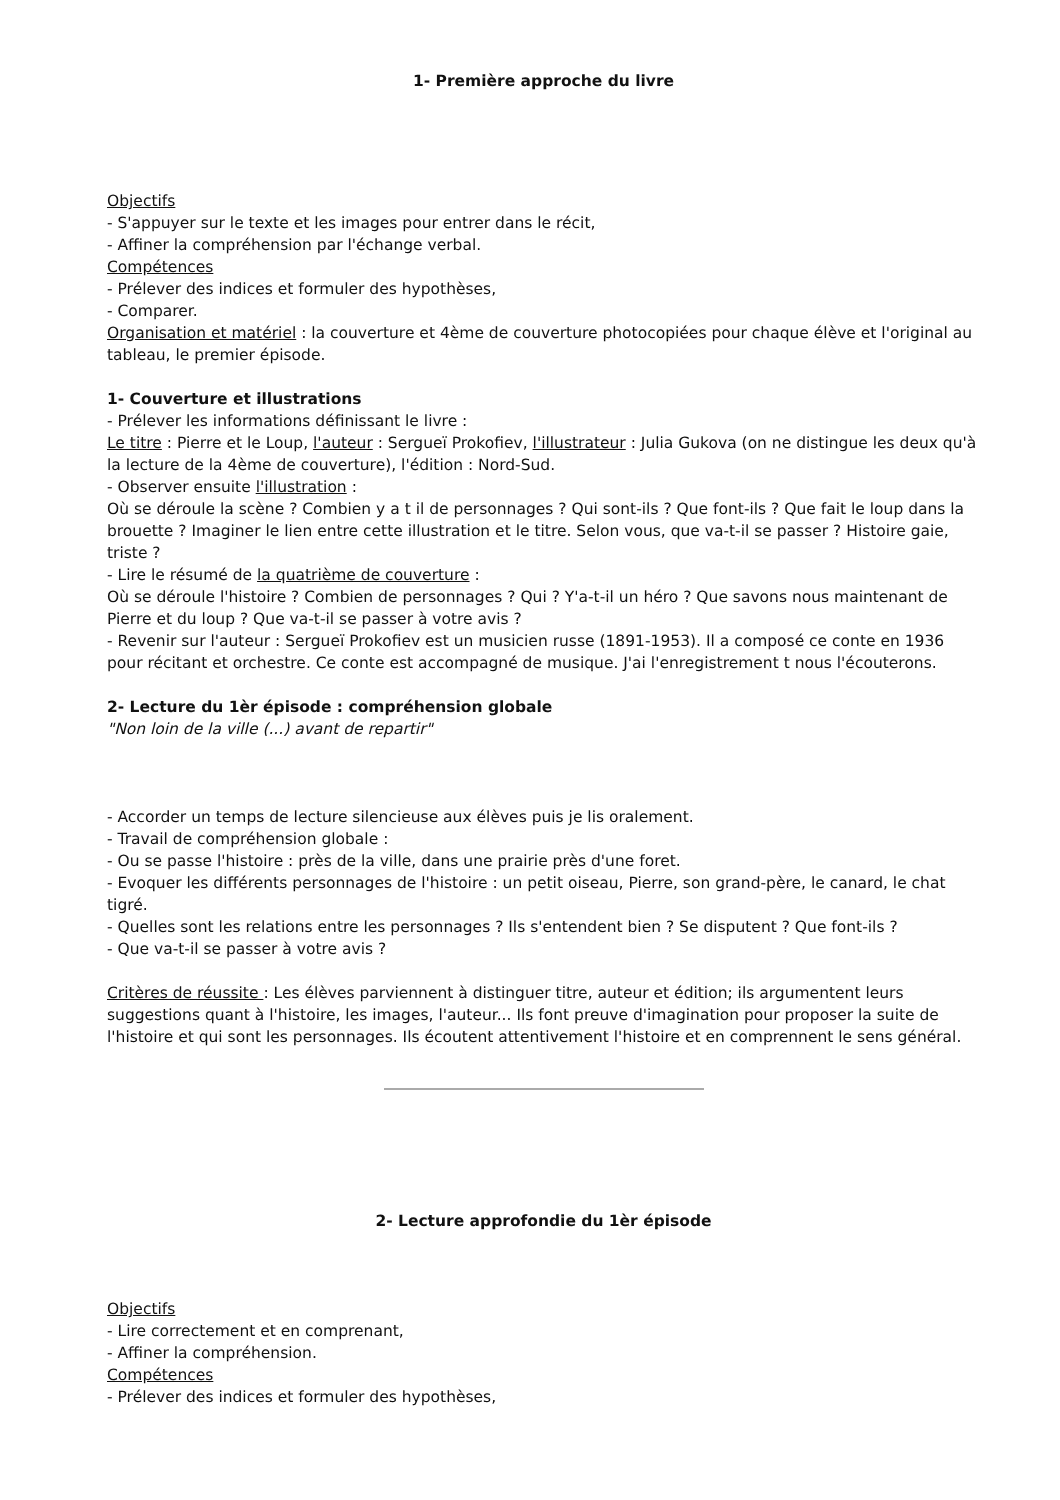1- Première approche du livre
Objectifs
- S'appuyer sur le texte et les images pour entrer dans le récit,
- Affiner la compréhension par l'échange verbal.
Compétences
- Prélever des indices et formuler des hypothèses,
- Comparer.
Organisation et matériel : la couverture et 4ème de couverture photocopiées pour chaque élève et l'original au tableau, le premier épisode.
1- Couverture et illustrations
- Prélever les informations définissant le livre :
Le titre : Pierre et le Loup, l'auteur : Sergueï Prokofiev, l'illustrateur : Julia Gukova (on ne distingue les deux qu'à la lecture de la 4ème de couverture), l'édition : Nord-Sud.
- Observer ensuite l'illustration :
Où se déroule la scène ? Combien y a t il de personnages ? Qui sont-ils ? Que font-ils ? Que fait le loup dans la brouette ? Imaginer le lien entre cette illustration et le titre. Selon vous, que va-t-il se passer ? Histoire gaie, triste ?
- Lire le résumé de la quatrième de couverture :
Où se déroule l'histoire ? Combien de personnages ? Qui ? Y'a-t-il un héro ? Que savons nous maintenant de Pierre et du loup ? Que va-t-il se passer à votre avis ?
- Revenir sur l'auteur : Sergueï Prokofiev est un musicien russe (1891-1953). Il a composé ce conte en 1936 pour récitant et orchestre. Ce conte est accompagné de musique. J'ai l'enregistrement t nous l'écouterons.
2- Lecture du 1èr épisode : compréhension globale
"Non loin de la ville (...) avant de repartir"
- Accorder un temps de lecture silencieuse aux élèves puis je lis oralement.
- Travail de compréhension globale :
- Ou se passe l'histoire : près de la ville, dans une prairie près d'une foret.
- Evoquer les différents personnages de l'histoire : un petit oiseau, Pierre, son grand-père, le canard, le chat tigré.
- Quelles sont les relations entre les personnages ? Ils s'entendent bien ? Se disputent ? Que font-ils ?
- Que va-t-il se passer à votre avis ?
Critères de réussite : Les élèves parviennent à distinguer titre, auteur et édition; ils argumentent leurs suggestions quant à l'histoire, les images, l'auteur... Ils font preuve d'imagination pour proposer la suite de l'histoire et qui sont les personnages. Ils écoutent attentivement l'histoire et en comprennent le sens général.
2- Lecture approfondie du 1èr épisode
Objectifs
- Lire correctement et en comprenant,
- Affiner la compréhension.
Compétences
- Prélever des indices et formuler des hypothèses,